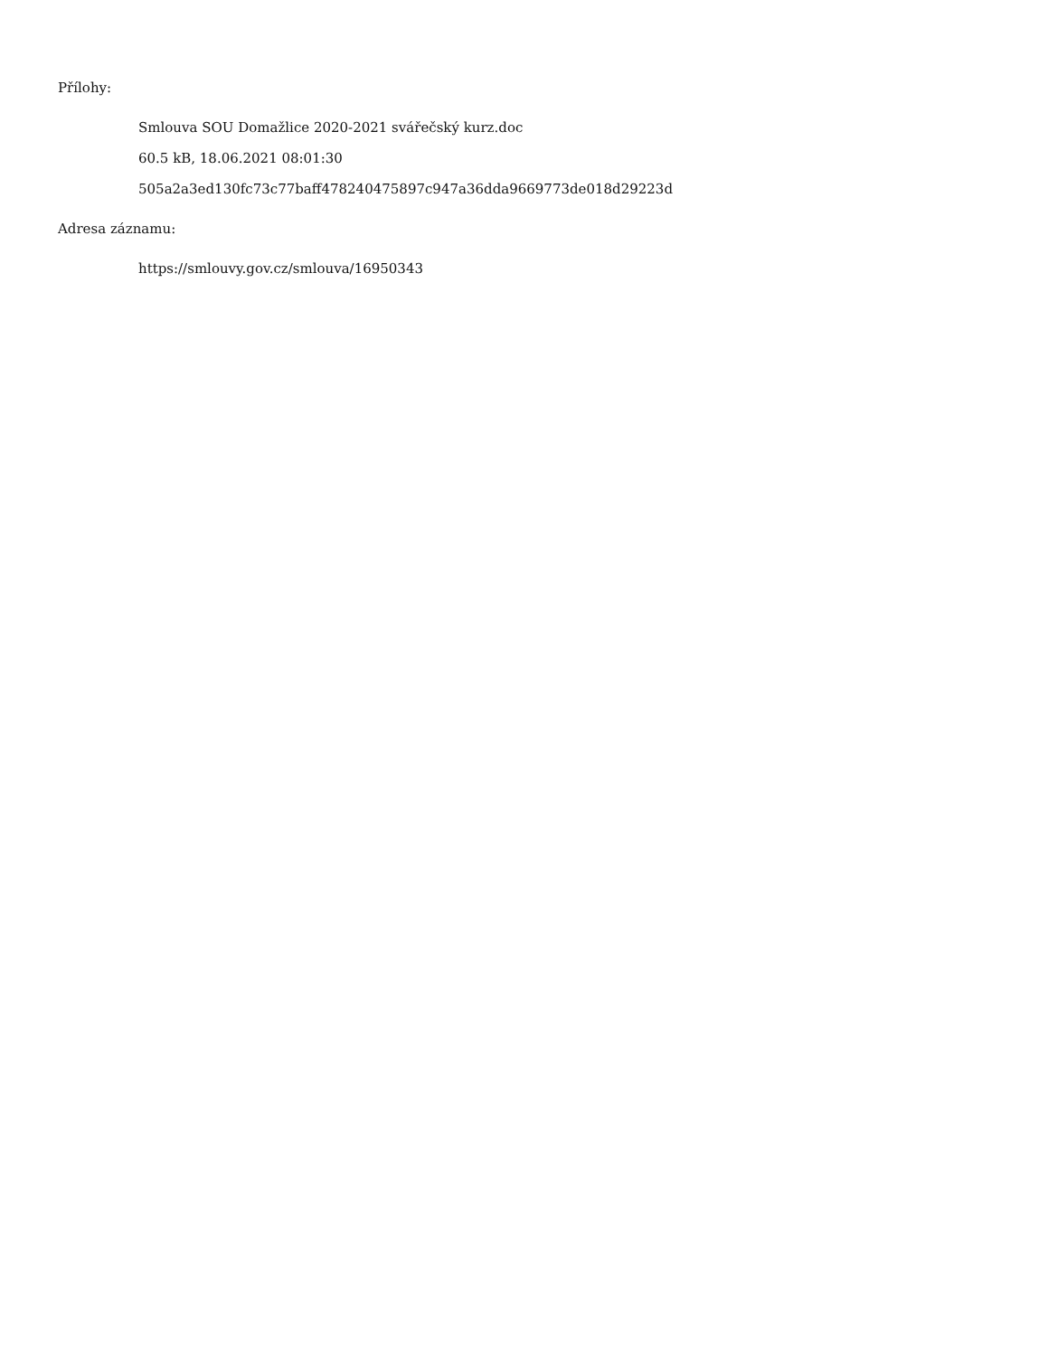Přílohy:
Smlouva SOU Domažlice 2020-2021 svářečský kurz.doc
60.5 kB, 18.06.2021 08:01:30
505a2a3ed130fc73c77baff478240475897c947a36dda9669773de018d29223d
Adresa záznamu:
https://smlouvy.gov.cz/smlouva/16950343